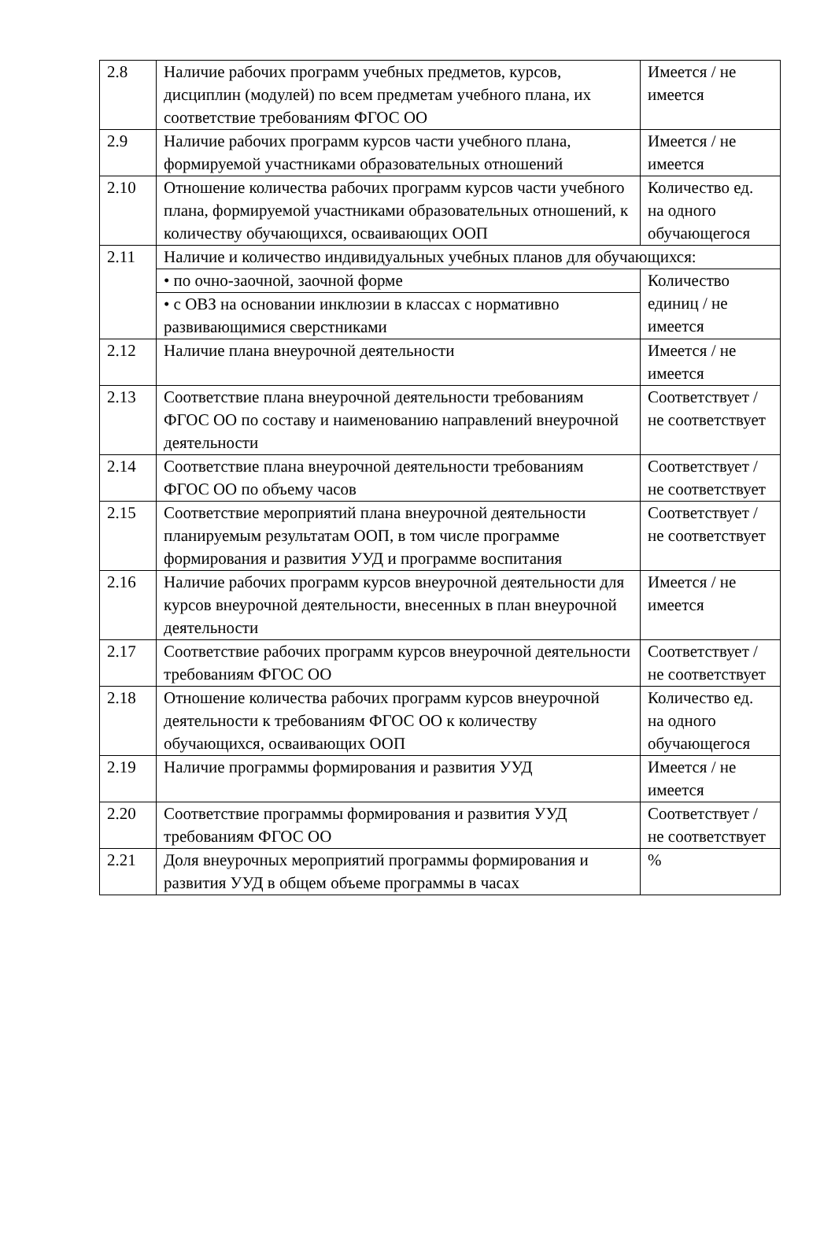| 2.8 | Наличие рабочих программ учебных предметов, курсов, дисциплин (модулей) по всем предметам учебного плана, их соответствие требованиям ФГОС ОО | Имеется / не имеется |
| 2.9 | Наличие рабочих программ курсов части учебного плана, формируемой участниками образовательных отношений | Имеется / не имеется |
| 2.10 | Отношение количества рабочих программ курсов части учебного плана, формируемой участниками образовательных отношений, к количеству обучающихся, осваивающих ООП | Количество ед. на одного обучающегося |
| 2.11 | Наличие и количество индивидуальных учебных планов для обучающихся: | |
| | • по очно-заочной, заочной форме | Количество единиц / не имеется |
| | • с ОВЗ на основании инклюзии в классах с нормативно развивающимися сверстниками | |
| 2.12 | Наличие плана внеурочной деятельности | Имеется / не имеется |
| 2.13 | Соответствие плана внеурочной деятельности требованиям ФГОС ОО по составу и наименованию направлений внеурочной деятельности | Соответствует / не соответствует |
| 2.14 | Соответствие плана внеурочной деятельности требованиям ФГОС ОО по объему часов | Соответствует / не соответствует |
| 2.15 | Соответствие мероприятий плана внеурочной деятельности планируемым результатам ООП, в том числе программе формирования и развития УУД и программе воспитания | Соответствует / не соответствует |
| 2.16 | Наличие рабочих программ курсов внеурочной деятельности для курсов внеурочной деятельности, внесенных в план внеурочной деятельности | Имеется / не имеется |
| 2.17 | Соответствие рабочих программ курсов внеурочной деятельности требованиям ФГОС ОО | Соответствует / не соответствует |
| 2.18 | Отношение количества рабочих программ курсов внеурочной деятельности к требованиям ФГОС ОО к количеству обучающихся, осваивающих ООП | Количество ед. на одного обучающегося |
| 2.19 | Наличие программы формирования и развития УУД | Имеется / не имеется |
| 2.20 | Соответствие программы формирования и развития УУД требованиям ФГОС ОО | Соответствует / не соответствует |
| 2.21 | Доля внеурочных мероприятий программы формирования и развития УУД в общем объеме программы в часах | % |